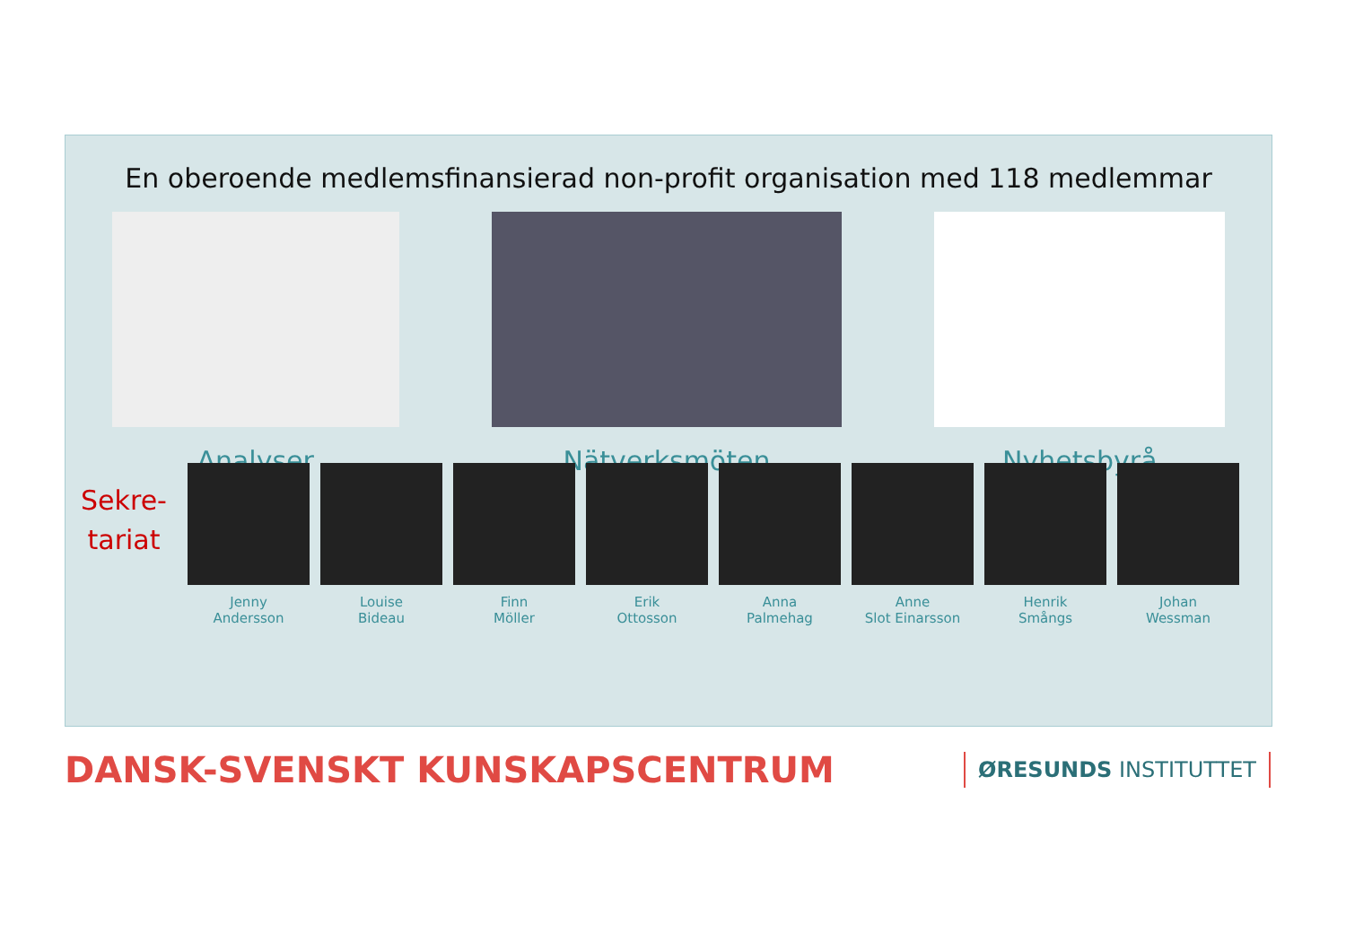En oberoende medlemsfinansierad non-profit organisation med 118 medlemmar
Analyser Nätverksmöten Nyhetsbyrå
Sekre-
tariat
Jenny
Andersson
Louise
Bideau
Finn
Möller
Erik
Ottosson
Anna
Palmehag
Anne
Slot Einarsson
Henrik
Smångs
Johan
Wessman
DANSK-SVENSKT KUNSKAPSCENTRUM
ØRESUNDS INSTITUTTET